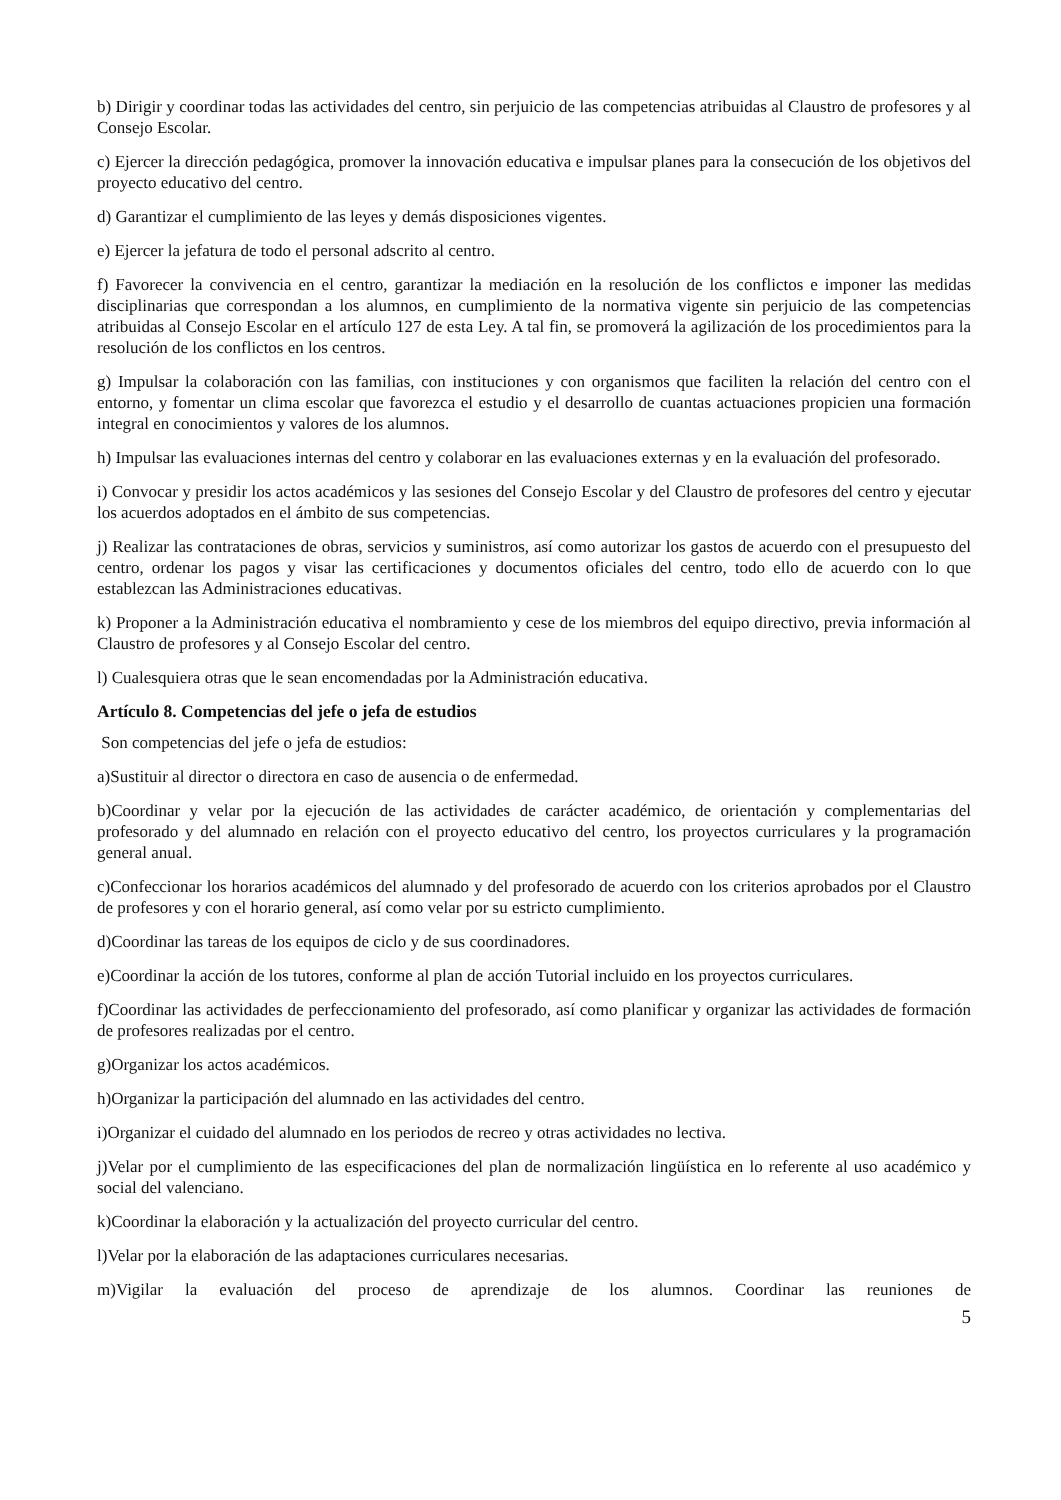b) Dirigir y coordinar todas las actividades del centro, sin perjuicio de las competencias atribuidas al Claustro de profesores y al Consejo Escolar.
c) Ejercer la dirección pedagógica, promover la innovación educativa e impulsar planes para la consecución de los objetivos del proyecto educativo del centro.
d) Garantizar el cumplimiento de las leyes y demás disposiciones vigentes.
e) Ejercer la jefatura de todo el personal adscrito al centro.
f) Favorecer la convivencia en el centro, garantizar la mediación en la resolución de los conflictos e imponer las medidas disciplinarias que correspondan a los alumnos, en cumplimiento de la normativa vigente sin perjuicio de las competencias atribuidas al Consejo Escolar en el artículo 127 de esta Ley. A tal fin, se promoverá la agilización de los procedimientos para la resolución de los conflictos en los centros.
g) Impulsar la colaboración con las familias, con instituciones y con organismos que faciliten la relación del centro con el entorno, y fomentar un clima escolar que favorezca el estudio y el desarrollo de cuantas actuaciones propicien una formación integral en conocimientos y valores de los alumnos.
h) Impulsar las evaluaciones internas del centro y colaborar en las evaluaciones externas y en la evaluación del profesorado.
i) Convocar y presidir los actos académicos y las sesiones del Consejo Escolar y del Claustro de profesores del centro y ejecutar los acuerdos adoptados en el ámbito de sus competencias.
j) Realizar las contrataciones de obras, servicios y suministros, así como autorizar los gastos de acuerdo con el presupuesto del centro, ordenar los pagos y visar las certificaciones y documentos oficiales del centro, todo ello de acuerdo con lo que establezcan las Administraciones educativas.
k) Proponer a la Administración educativa el nombramiento y cese de los miembros del equipo directivo, previa información al Claustro de profesores y al Consejo Escolar del centro.
l) Cualesquiera otras que le sean encomendadas por la Administración educativa.
Artículo 8. Competencias del jefe o jefa de estudios
Son competencias del jefe o jefa de estudios:
a)Sustituir al director o directora en caso de ausencia o de enfermedad.
b)Coordinar y velar por la ejecución de las actividades de carácter académico, de orientación y complementarias del profesorado y del alumnado en relación con el proyecto educativo del centro, los proyectos curriculares y la programación general anual.
c)Confeccionar los horarios académicos del alumnado y del profesorado de acuerdo con los criterios aprobados por el Claustro de profesores y con el horario general, así como velar por su estricto cumplimiento.
d)Coordinar las tareas de los equipos de ciclo y de sus coordinadores.
e)Coordinar la acción de los tutores, conforme al plan de acción Tutorial incluido en los proyectos curriculares.
f)Coordinar las actividades de perfeccionamiento del profesorado, así como planificar y organizar las actividades de formación de profesores realizadas por el centro.
g)Organizar los actos académicos.
h)Organizar la participación del alumnado en las actividades del centro.
i)Organizar el cuidado del alumnado en los periodos de recreo y otras actividades no lectiva.
j)Velar por el cumplimiento de las especificaciones del plan de normalización lingüística en lo referente al uso académico y social del valenciano.
k)Coordinar la elaboración y la actualización del proyecto curricular del centro.
l)Velar por la elaboración de las adaptaciones curriculares necesarias.
m)Vigilar la evaluación del proceso de aprendizaje de los alumnos. Coordinar las reuniones de
5